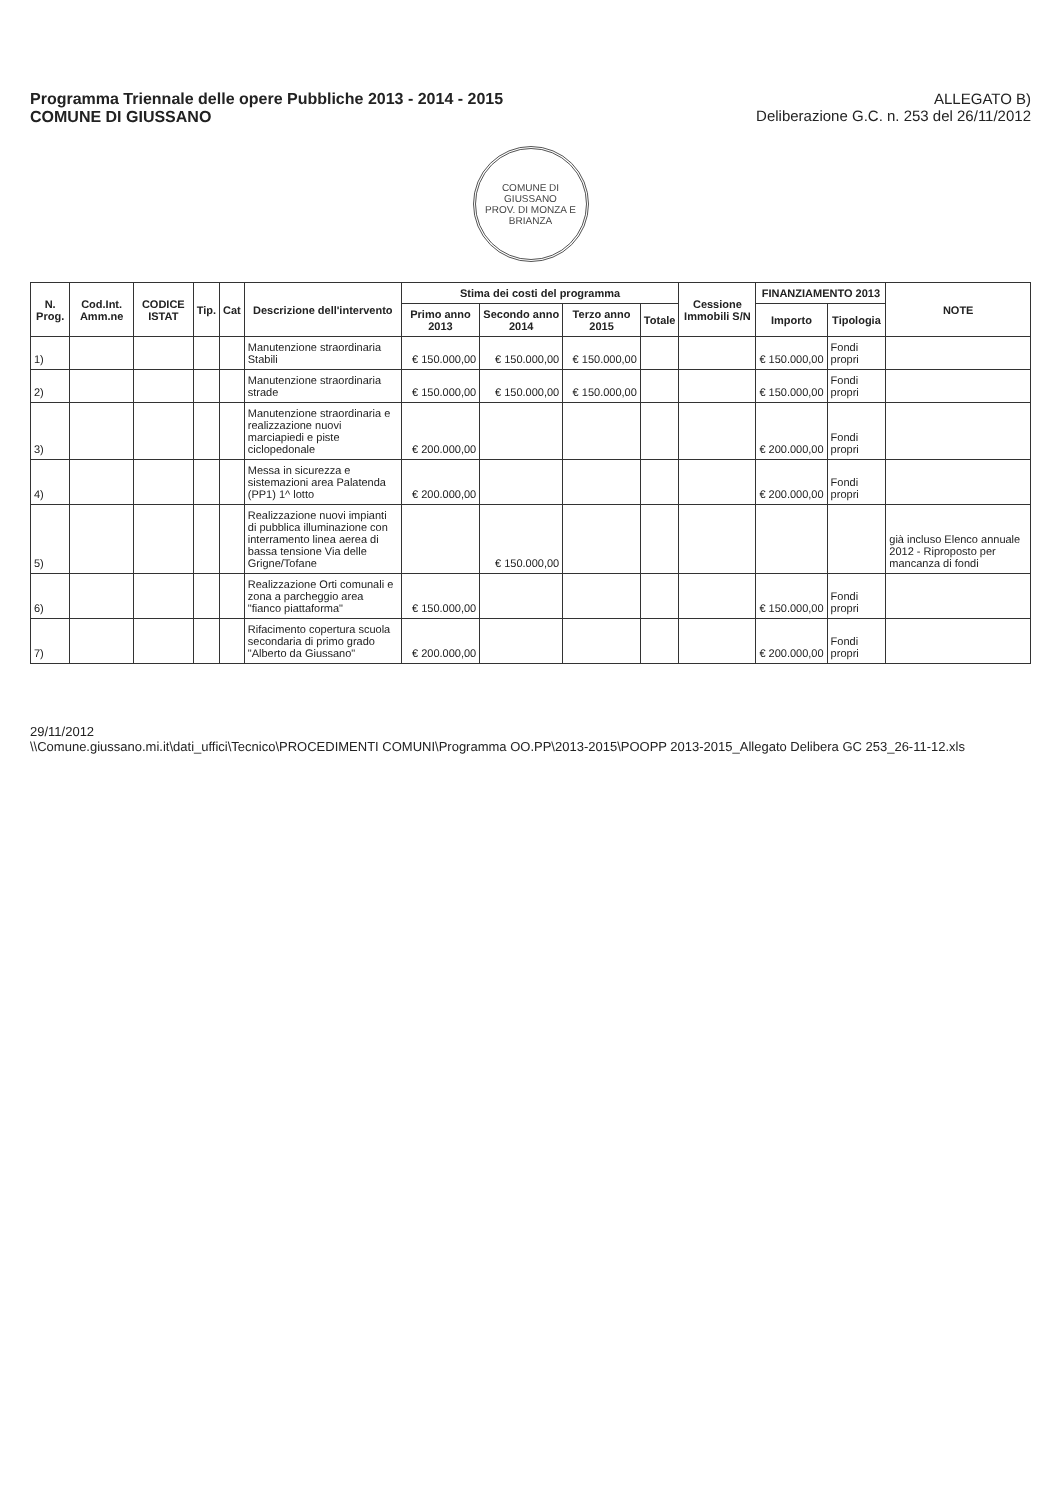Programma Triennale delle opere Pubbliche 2013 - 2014 - 2015
COMUNE DI GIUSSANO
ALLEGATO B)
Deliberazione G.C. n. 253 del 26/11/2012
COMUNE DI GIUSSANO
PROV. DI MONZA E BRIANZA
| N. Prog. | Cod.Int. Amm.ne | CODICE ISTAT | Tip. | Cat | Descrizione dell'intervento | Stima dei costi del programma | | | | Cessione Immobili S/N | FINANZIAMENTO 2013 | | NOTE |
| --- | --- | --- | --- | --- | --- | --- | --- | --- | --- | --- | --- | --- | --- |
| | | | | | | Primo anno 2013 | Secondo anno 2014 | Terzo anno 2015 | Totale | | Importo | Tipologia | |
| 1) | | | | | Manutenzione straordinaria Stabili | € 150.000,00 | € 150.000,00 | € 150.000,00 | | | € 150.000,00 | Fondi propri | |
| 2) | | | | | Manutenzione straordinaria strade | € 150.000,00 | € 150.000,00 | € 150.000,00 | | | € 150.000,00 | Fondi propri | |
| 3) | | | | | Manutenzione straordinaria e realizzazione nuovi marciapiedi e piste ciclopedonale | € 200.000,00 | | | | | € 200.000,00 | Fondi propri | |
| 4) | | | | | Messa in sicurezza e sistemazioni area Palatenda (PP1) 1^ lotto | € 200.000,00 | | | | | € 200.000,00 | Fondi propri | |
| 5) | | | | | Realizzazione nuovi impianti di pubblica illuminazione con interramento linea aerea di bassa tensione Via delle Grigne/Tofane | | € 150.000,00 | | | | | | già incluso Elenco annuale 2012 - Riproposto per mancanza di fondi |
| 6) | | | | | Realizzazione Orti comunali e zona a parcheggio area "fianco piattaforma" | € 150.000,00 | | | | | € 150.000,00 | Fondi propri | |
| 7) | | | | | Rifacimento copertura scuola secondaria di primo grado "Alberto da Giussano" | € 200.000,00 | | | | | € 200.000,00 | Fondi propri | |
29/11/2012
\\Comune.giussano.mi.it\dati_uffici\Tecnico\PROCEDIMENTI COMUNI\Programma OO.PP\2013-2015\POOPP 2013-2015_Allegato Delibera GC 253_26-11-12.xls